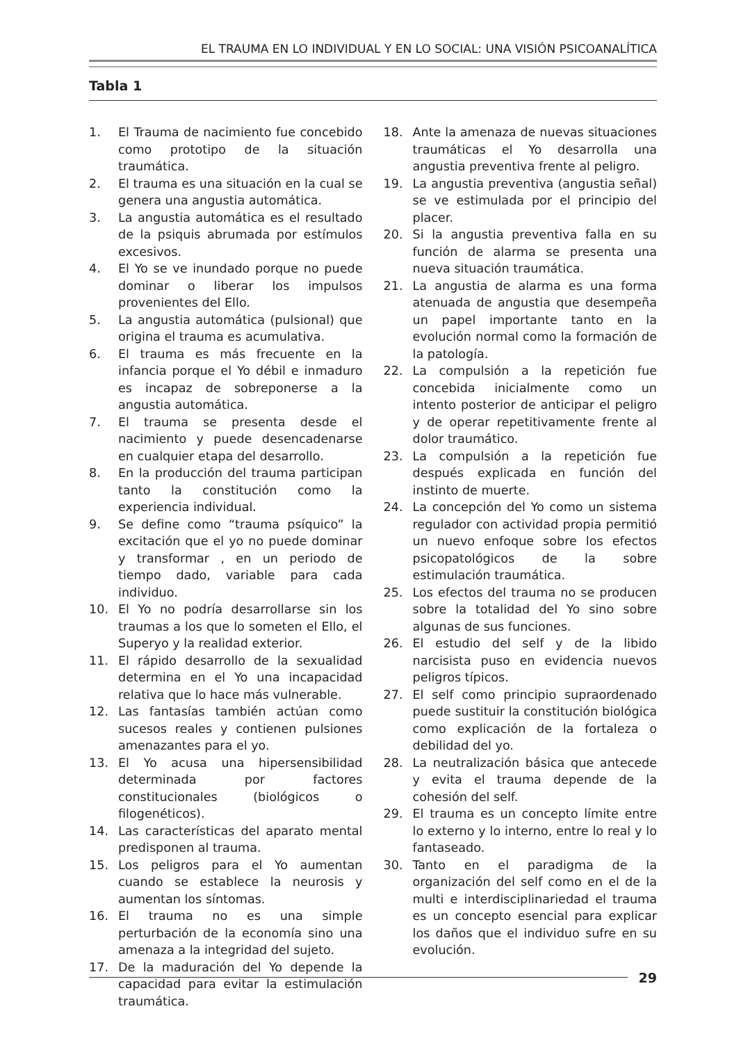EL TRAUMA EN LO INDIVIDUAL Y EN LO SOCIAL: UNA VISIÓN PSICOANALÍTICA
Tabla 1
1. El Trauma de nacimiento fue concebido como prototipo de la situación traumática.
2. El trauma es una situación en la cual se genera una angustia automática.
3. La angustia automática es el resultado de la psiquis abrumada por estímulos excesivos.
4. El Yo se ve inundado porque no puede dominar o liberar los impulsos provenientes del Ello.
5. La angustia automática (pulsional) que origina el trauma es acumulativa.
6. El trauma es más frecuente en la infancia porque el Yo débil e inmaduro es incapaz de sobreponerse a la angustia automática.
7. El trauma se presenta desde el nacimiento y puede desencadenarse en cualquier etapa del desarrollo.
8. En la producción del trauma participan tanto la constitución como la experiencia individual.
9. Se define como “trauma psíquico” la excitación que el yo no puede dominar y transformar , en un periodo de tiempo dado, variable para cada individuo.
10. El Yo no podría desarrollarse sin los traumas a los que lo someten el Ello, el Superyo y la realidad exterior.
11. El rápido desarrollo de la sexualidad determina en el Yo una incapacidad relativa que lo hace más vulnerable.
12. Las fantasías también actúan como sucesos reales y contienen pulsiones amenazantes para el yo.
13. El Yo acusa una hipersensibilidad determinada por factores constitucionales (biológicos o filogenéticos).
14. Las características del aparato mental predisponen al trauma.
15. Los peligros para el Yo aumentan cuando se establece la neurosis y aumentan los síntomas.
16. El trauma no es una simple perturbación de la economía sino una amenaza a la integridad del sujeto.
17. De la maduración del Yo depende la capacidad para evitar la estimulación traumática.
18. Ante la amenaza de nuevas situaciones traumáticas el Yo desarrolla una angustia preventiva frente al peligro.
19. La angustia preventiva (angustia señal) se ve estimulada por el principio del placer.
20. Si la angustia preventiva falla en su función de alarma se presenta una nueva situación traumática.
21. La angustia de alarma es una forma atenuada de angustia que desempeña un papel importante tanto en la evolución normal como la formación de la patología.
22. La compulsión a la repetición fue concebida inicialmente como un intento posterior de anticipar el peligro y de operar repetitivamente frente al dolor traumático.
23. La compulsión a la repetición fue después explicada en función del instinto de muerte.
24. La concepción del Yo como un sistema regulador con actividad propia permitió un nuevo enfoque sobre los efectos psicopatológicos de la sobre estimulación traumática.
25. Los efectos del trauma no se producen sobre la totalidad del Yo sino sobre algunas de sus funciones.
26. El estudio del self y de la libido narcisista puso en evidencia nuevos peligros típicos.
27. El self como principio supraordenado puede sustituir la constitución biológica como explicación de la fortaleza o debilidad del yo.
28. La neutralización básica que antecede y evita el trauma depende de la cohesión del self.
29. El trauma es un concepto límite entre lo externo y lo interno, entre lo real y lo fantaseado.
30. Tanto en el paradigma de la organización del self como en el de la multi e interdisciplinariedad el trauma es un concepto esencial para explicar los daños que el individuo sufre en su evolución.
29